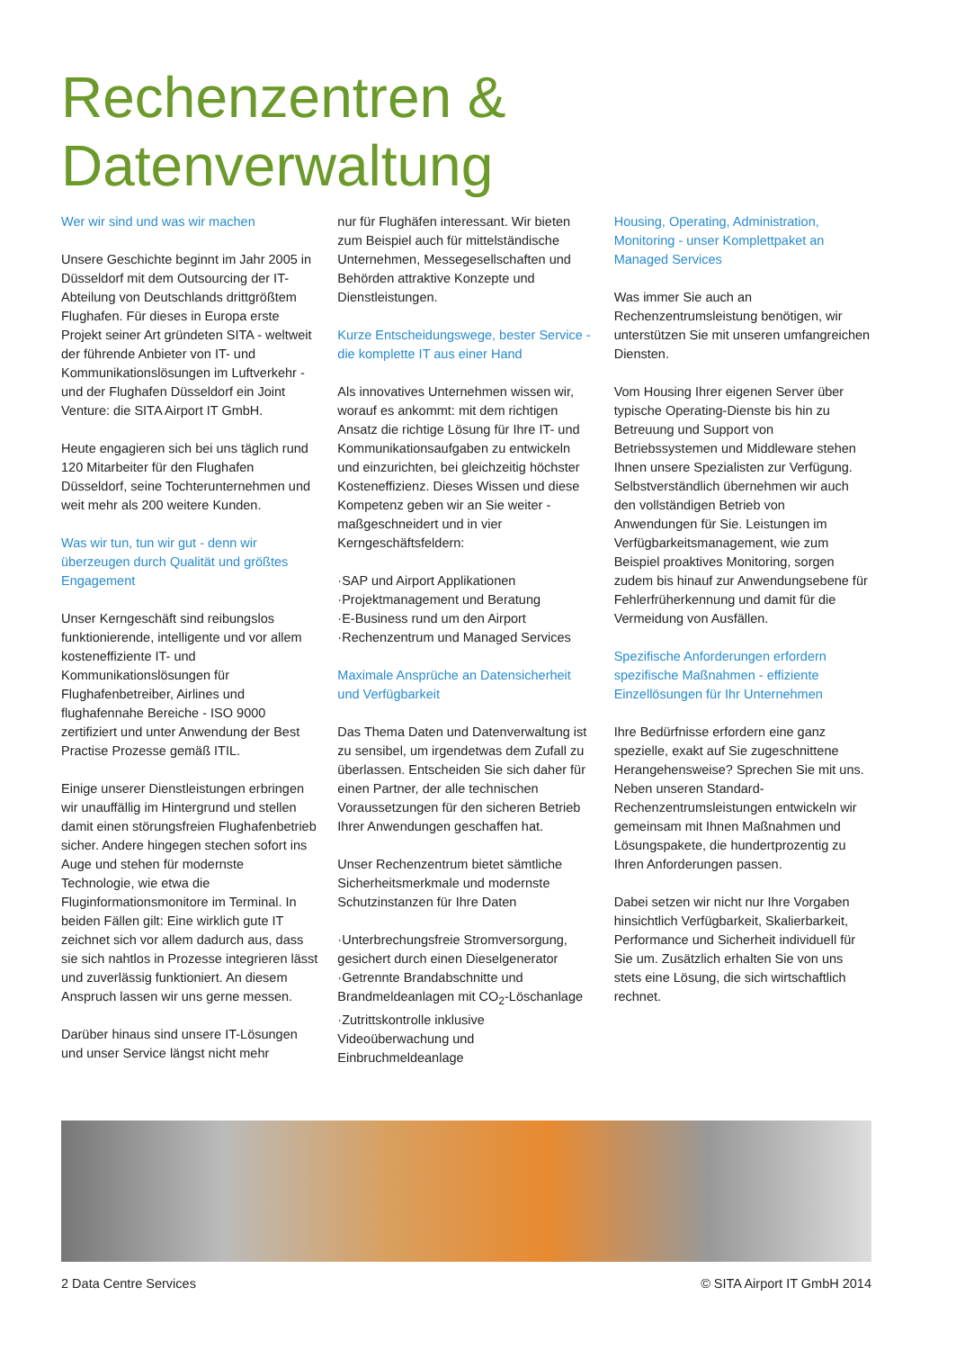Rechenzentren &
Datenverwaltung
Wer wir sind und was wir machen
Unsere Geschichte beginnt im Jahr 2005 in Düsseldorf mit dem Outsourcing der IT-Abteilung von Deutschlands drittgrößtem Flughafen. Für dieses in Europa erste Projekt seiner Art gründeten SITA - weltweit der führende Anbieter von IT- und Kommunikationslösungen im Luftverkehr - und der Flughafen Düsseldorf ein Joint Venture: die SITA Airport IT GmbH.
Heute engagieren sich bei uns täglich rund 120 Mitarbeiter für den Flughafen Düsseldorf, seine Tochterunternehmen und weit mehr als 200 weitere Kunden.
Was wir tun, tun wir gut - denn wir überzeugen durch Qualität und größtes Engagement
Unser Kerngeschäft sind reibungslos funktionierende, intelligente und vor allem kosteneffiziente IT- und Kommunikationslösungen für Flughafenbetreiber, Airlines und flughafennahe Bereiche - ISO 9000 zertifiziert und unter Anwendung der Best Practise Prozesse gemäß ITIL.
Einige unserer Dienstleistungen erbringen wir unauffällig im Hintergrund und stellen damit einen störungsfreien Flughafenbetrieb sicher. Andere hingegen stechen sofort ins Auge und stehen für modernste Technologie, wie etwa die Fluginformationsmonitore im Terminal. In beiden Fällen gilt: Eine wirklich gute IT zeichnet sich vor allem dadurch aus, dass sie sich nahtlos in Prozesse integrieren lässt und zuverlässig funktioniert. An diesem Anspruch lassen wir uns gerne messen.
Darüber hinaus sind unsere IT-Lösungen und unser Service längst nicht mehr
nur für Flughäfen interessant. Wir bieten zum Beispiel auch für mittelständische Unternehmen, Messegesellschaften und Behörden attraktive Konzepte und Dienstleistungen.
Kurze Entscheidungswege, bester Service - die komplette IT aus einer Hand
Als innovatives Unternehmen wissen wir, worauf es ankommt: mit dem richtigen Ansatz die richtige Lösung für Ihre IT- und Kommunikationsaufgaben zu entwickeln und einzurichten, bei gleichzeitig höchster Kosteneffizienz. Dieses Wissen und diese Kompetenz geben wir an Sie weiter - maßgeschneidert und in vier Kerngeschäftsfeldern:
·SAP und Airport Applikationen
·Projektmanagement und Beratung
·E-Business rund um den Airport
·Rechenzentrum und Managed Services
Maximale Ansprüche an Datensicherheit und Verfügbarkeit
Das Thema Daten und Datenverwaltung ist zu sensibel, um irgendetwas dem Zufall zu überlassen. Entscheiden Sie sich daher für einen Partner, der alle technischen Voraussetzungen für den sicheren Betrieb Ihrer Anwendungen geschaffen hat.
Unser Rechenzentrum bietet sämtliche Sicherheitsmerkmale und modernste Schutzinstanzen für Ihre Daten
·Unterbrechungsfreie Stromversorgung, gesichert durch einen Dieselgenerator
·Getrennte Brandabschnitte und Brandmeldeanlagen mit CO<sub>2</sub>-Löschanlage
·Zutrittskontrolle inklusive Videoüberwachung und Einbruchmeldeanlage
Housing, Operating, Administration, Monitoring - unser Komplettpaket an Managed Services
Was immer Sie auch an Rechenzentrumsleistung benötigen, wir unterstützen Sie mit unseren umfangreichen Diensten.
Vom Housing Ihrer eigenen Server über typische Operating-Dienste bis hin zu Betreuung und Support von Betriebssystemen und Middleware stehen Ihnen unsere Spezialisten zur Verfügung. Selbstverständlich übernehmen wir auch den vollständigen Betrieb von Anwendungen für Sie. Leistungen im Verfügbarkeitsmanagement, wie zum Beispiel proaktives Monitoring, sorgen zudem bis hinauf zur Anwendungsebene für Fehlerfrüherkennung und damit für die Vermeidung von Ausfällen.
Spezifische Anforderungen erfordern spezifische Maßnahmen - effiziente Einzellösungen für Ihr Unternehmen
Ihre Bedürfnisse erfordern eine ganz spezielle, exakt auf Sie zugeschnittene Herangehensweise? Sprechen Sie mit uns. Neben unseren Standard-Rechenzentrumsleistungen entwickeln wir gemeinsam mit Ihnen Maßnahmen und Lösungspakete, die hundertprozentig zu Ihren Anforderungen passen.
Dabei setzen wir nicht nur Ihre Vorgaben hinsichtlich Verfügbarkeit, Skalierbarkeit, Performance und Sicherheit individuell für Sie um. Zusätzlich erhalten Sie von uns stets eine Lösung, die sich wirtschaftlich rechnet.
2 Data Centre Services © SITA Airport IT GmbH 2014